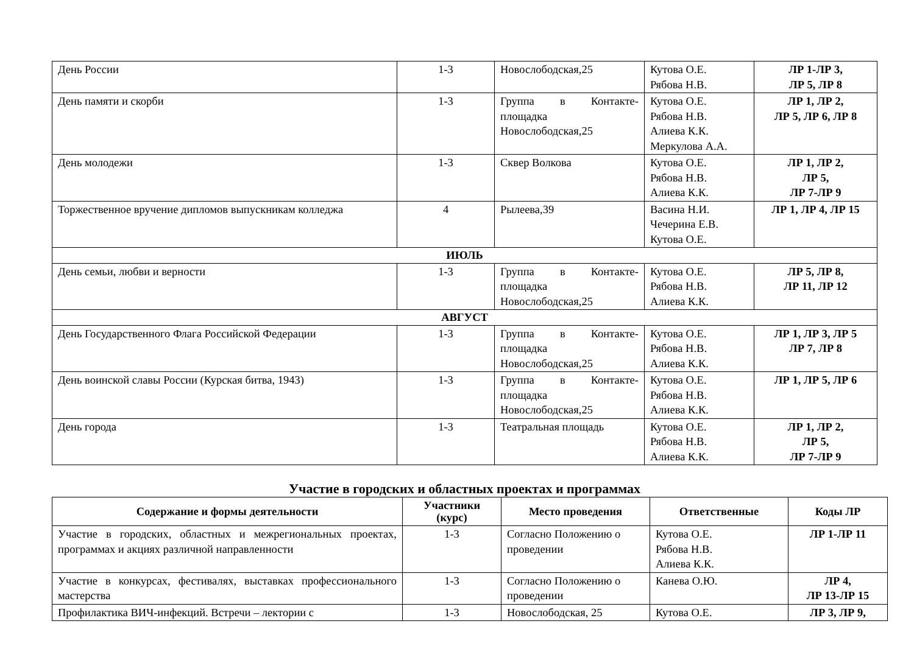| День России | 1-3 | Новослободская,25 | Кутова О.Е. Рябова Н.В. | ЛР 1-ЛР 3, ЛР 5, ЛР 8 |
| День памяти и скорби | 1-3 | Группа в Контакте-площадка Новослободская,25 | Кутова О.Е. Рябова Н.В. Алиева К.К. Меркулова А.А. | ЛР 1, ЛР 2, ЛР 5, ЛР 6, ЛР 8 |
| День молодежи | 1-3 | Сквер Волкова | Кутова О.Е. Рябова Н.В. Алиева К.К. | ЛР 1, ЛР 2, ЛР 5, ЛР 7-ЛР 9 |
| Торжественное вручение дипломов выпускникам колледжа | 4 | Рылеева,39 | Васина Н.И. Чечерина Е.В. Кутова О.Е. | ЛР 1, ЛР 4, ЛР 15 |
| ИЮЛЬ | | | | |
| День семьи, любви и верности | 1-3 | Группа в Контакте-площадка Новослободская,25 | Кутова О.Е. Рябова Н.В. Алиева К.К. | ЛР 5, ЛР 8, ЛР 11, ЛР 12 |
| АВГУСТ | | | | |
| День Государственного Флага Российской Федерации | 1-3 | Группа в Контакте-площадка Новослободская,25 | Кутова О.Е. Рябова Н.В. Алиева К.К. | ЛР 1, ЛР 3, ЛР 5 ЛР 7, ЛР 8 |
| День воинской славы России (Курская битва, 1943) | 1-3 | Группа в Контакте-площадка Новослободская,25 | Кутова О.Е. Рябова Н.В. Алиева К.К. | ЛР 1, ЛР 5, ЛР 6 |
| День города | 1-3 | Театральная площадь | Кутова О.Е. Рябова Н.В. Алиева К.К. | ЛР 1, ЛР 2, ЛР 5, ЛР 7-ЛР 9 |
Участие в городских и областных проектах и программах
| Содержание и формы деятельности | Участники (курс) | Место проведения | Ответственные | Коды ЛР |
| --- | --- | --- | --- | --- |
| Участие в городских, областных и межрегиональных проектах, программах и акциях различной направленности | 1-3 | Согласно Положению о проведении | Кутова О.Е. Рябова Н.В. Алиева К.К. | ЛР 1-ЛР 11 |
| Участие в конкурсах, фестивалях, выставках профессионального мастерства | 1-3 | Согласно Положению о проведении | Канева О.Ю. | ЛР 4, ЛР 13-ЛР 15 |
| Профилактика ВИЧ-инфекций. Встречи – лектории с | 1-3 | Новослободская, 25 | Кутова О.Е. | ЛР 3, ЛР 9, |